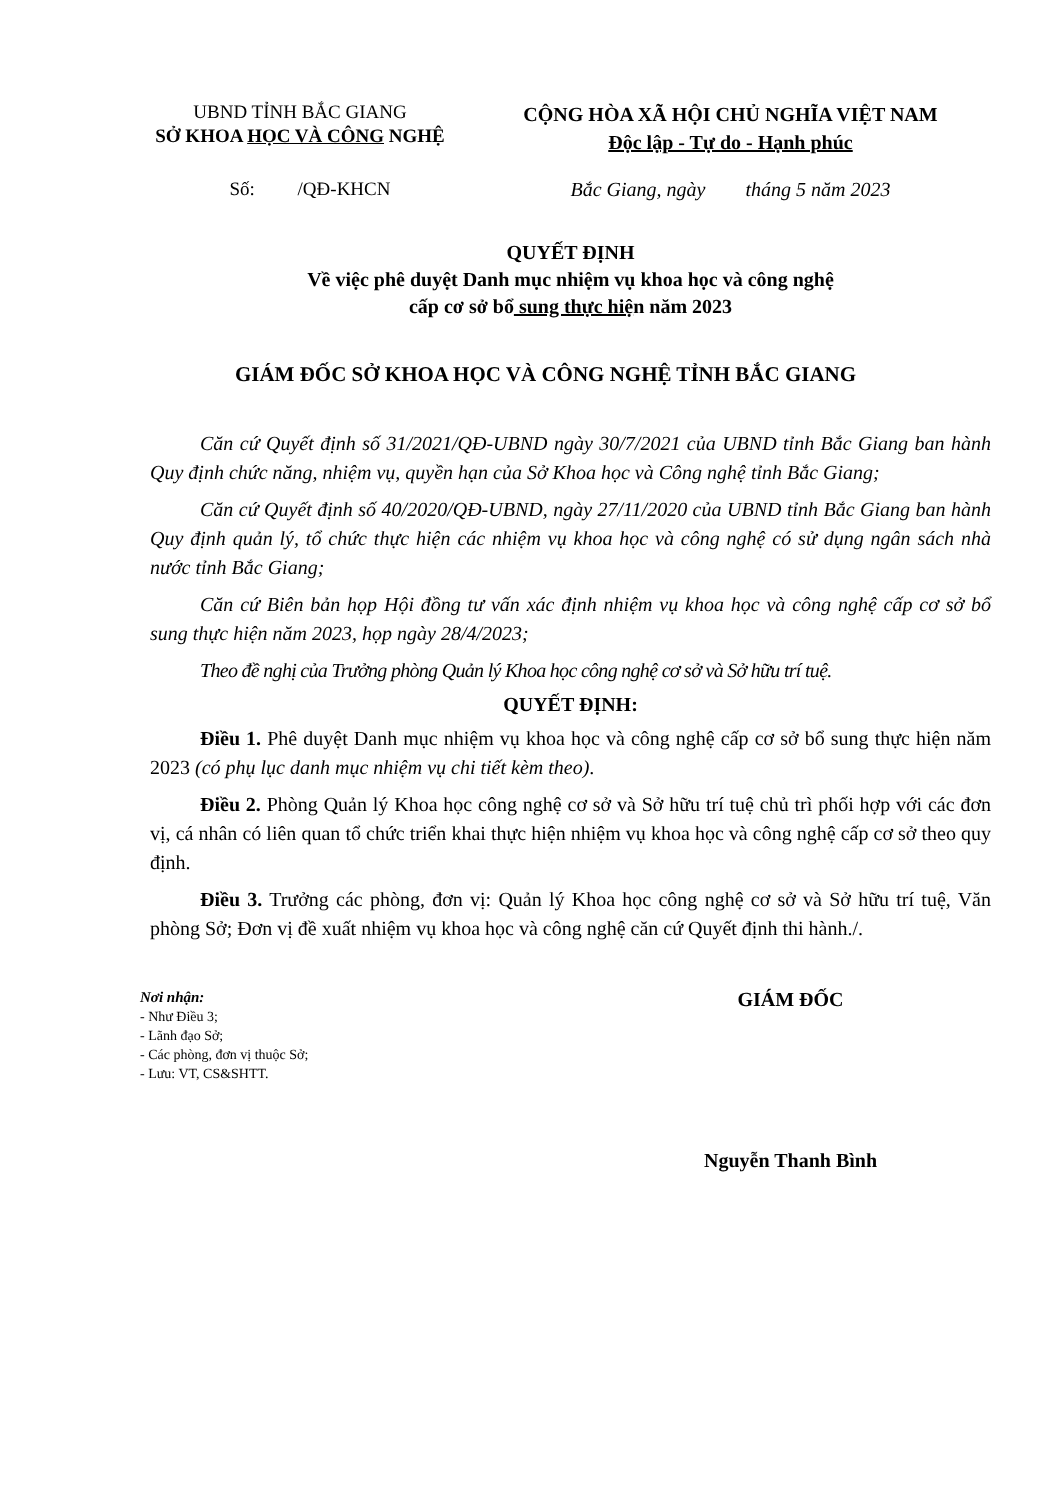UBND TỈNH BẮC GIANG
SỞ KHOA HỌC VÀ CÔNG NGHỆ
CỘNG HÒA XÃ HỘI CHỦ NGHĨA VIỆT NAM
Độc lập - Tự do - Hạnh phúc
Số: /QĐ-KHCN Bắc Giang, ngày tháng 5 năm 2023
QUYẾT ĐỊNH
Về việc phê duyệt Danh mục nhiệm vụ khoa học và công nghệ
cấp cơ sở bổ sung thực hiện năm 2023
GIÁM ĐỐC SỞ KHOA HỌC VÀ CÔNG NGHỆ TỈNH BẮC GIANG
Căn cứ Quyết định số 31/2021/QĐ-UBND ngày 30/7/2021 của UBND tỉnh Bắc Giang ban hành Quy định chức năng, nhiệm vụ, quyền hạn của Sở Khoa học và Công nghệ tỉnh Bắc Giang;
Căn cứ Quyết định số 40/2020/QĐ-UBND, ngày 27/11/2020 của UBND tỉnh Bắc Giang ban hành Quy định quản lý, tổ chức thực hiện các nhiệm vụ khoa học và công nghệ có sử dụng ngân sách nhà nước tỉnh Bắc Giang;
Căn cứ Biên bản họp Hội đồng tư vấn xác định nhiệm vụ khoa học và công nghệ cấp cơ sở bổ sung thực hiện năm 2023, họp ngày 28/4/2023;
Theo đề nghị của Trưởng phòng Quản lý Khoa học công nghệ cơ sở và Sở hữu trí tuệ.
QUYẾT ĐỊNH:
Điều 1. Phê duyệt Danh mục nhiệm vụ khoa học và công nghệ cấp cơ sở bổ sung thực hiện năm 2023 (có phụ lục danh mục nhiệm vụ chi tiết kèm theo).
Điều 2. Phòng Quản lý Khoa học công nghệ cơ sở và Sở hữu trí tuệ chủ trì phối hợp với các đơn vị, cá nhân có liên quan tổ chức triển khai thực hiện nhiệm vụ khoa học và công nghệ cấp cơ sở theo quy định.
Điều 3. Trưởng các phòng, đơn vị: Quản lý Khoa học công nghệ cơ sở và Sở hữu trí tuệ, Văn phòng Sở; Đơn vị đề xuất nhiệm vụ khoa học và công nghệ căn cứ Quyết định thi hành./.
Nơi nhận:
- Như Điều 3;
- Lãnh đạo Sở;
- Các phòng, đơn vị thuộc Sở;
- Lưu: VT, CS&SHTT.
GIÁM ĐỐC
Nguyễn Thanh Bình